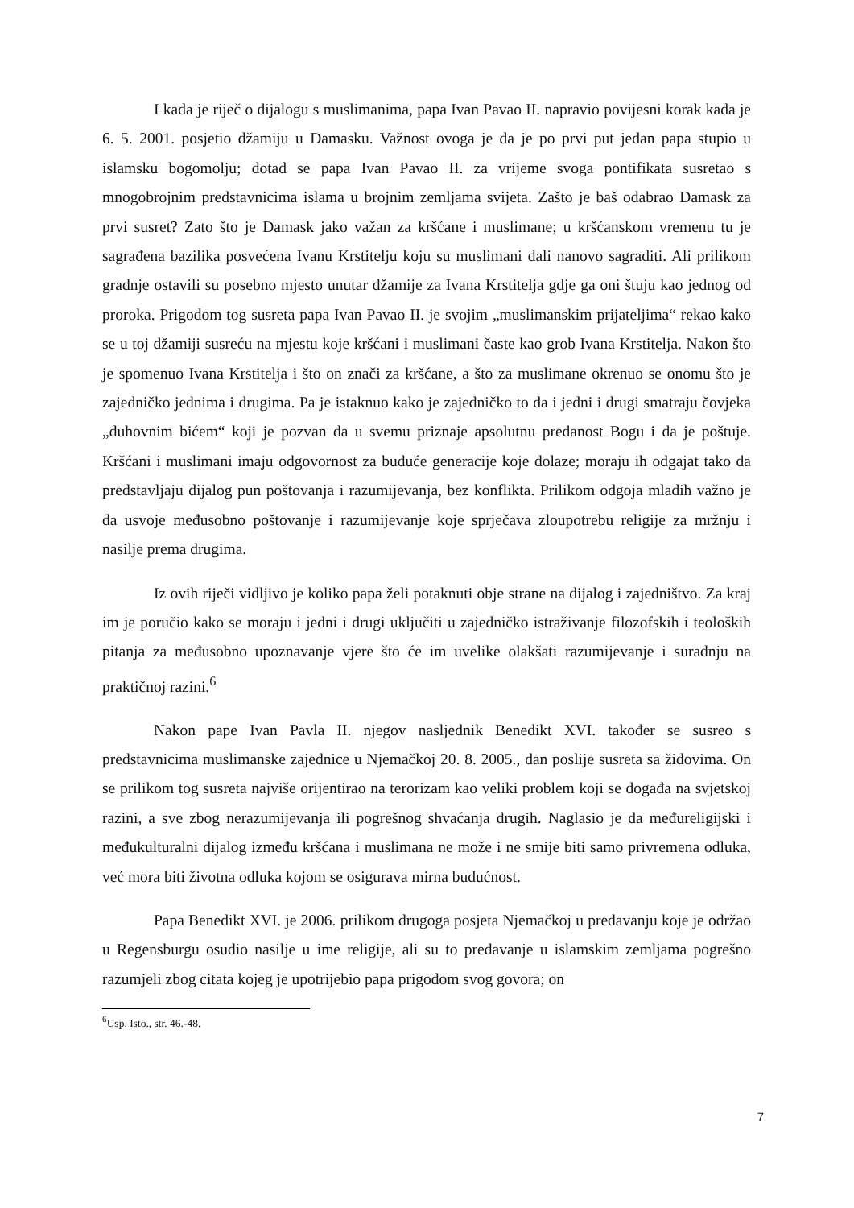I kada je riječ o dijalogu s muslimanima, papa Ivan Pavao II. napravio povijesni korak kada je 6. 5. 2001. posjetio džamiju u Damasku. Važnost ovoga je da je po prvi put jedan papa stupio u islamsku bogomolju; dotad se papa Ivan Pavao II. za vrijeme svoga pontifikata susretao s mnogobrojnim predstavnicima islama u brojnim zemljama svijeta. Zašto je baš odabrao Damask za prvi susret? Zato što je Damask jako važan za kršćane i muslimane; u kršćanskom vremenu tu je sagrađena bazilika posvećena Ivanu Krstitelju koju su muslimani dali nanovo sagraditi. Ali prilikom gradnje ostavili su posebno mjesto unutar džamije za Ivana Krstitelja gdje ga oni štuju kao jednog od proroka. Prigodom tog susreta papa Ivan Pavao II. je svojim „muslimanskim prijateljima“ rekao kako se u toj džamiji susreću na mjestu koje kršćani i muslimani časte kao grob Ivana Krstitelja. Nakon što je spomenuo Ivana Krstitelja i što on znači za kršćane, a što za muslimane okrenuo se onomu što je zajedničko jednima i drugima. Pa je istaknuo kako je zajedničko to da i jedni i drugi smatraju čovjeka „duhovnim bićem“ koji je pozvan da u svemu priznaje apsolutnu predanost Bogu i da je poštuje. Kršćani i muslimani imaju odgovornost za buduće generacije koje dolaze; moraju ih odgajat tako da predstavljaju dijalog pun poštovanja i razumijevanja, bez konflikta. Prilikom odgoja mladih važno je da usvoje međusobno poštovanje i razumijevanje koje sprječava zloupotrebu religije za mržnju i nasilje prema drugima.
Iz ovih riječi vidljivo je koliko papa želi potaknuti obje strane na dijalog i zajedništvo. Za kraj im je poručio kako se moraju i jedni i drugi uključiti u zajedničko istraživanje filozofskih i teoloških pitanja za međusobno upoznavanje vjere što će im uvelike olakšati razumijevanje i suradnju na praktičnoj razini.<sup>6</sup>
Nakon pape Ivan Pavla II. njegov nasljednik Benedikt XVI. također se susreo s predstavnicima muslimanske zajednice u Njemačkoj 20. 8. 2005., dan poslije susreta sa židovima. On se prilikom tog susreta najviše orijentirao na terorizam kao veliki problem koji se događa na svjetskoj razini, a sve zbog nerazumijevanja ili pogrešnog shvaćanja drugih. Naglasio je da međureligijski i međukulturalni dijalog između kršćana i muslimana ne može i ne smije biti samo privremena odluka, već mora biti životna odluka kojom se osigurava mirna budućnost.
Papa Benedikt XVI. je 2006. prilikom drugoga posjeta Njemačkoj u predavanju koje je održao u Regensburgu osudio nasilje u ime religije, ali su to predavanje u islamskim zemljama pogrešno razumjeli zbog citata kojeg je upotrijebio papa prigodom svog govora; on
<sup>6</sup> Usp. Isto., str. 46.-48.
7